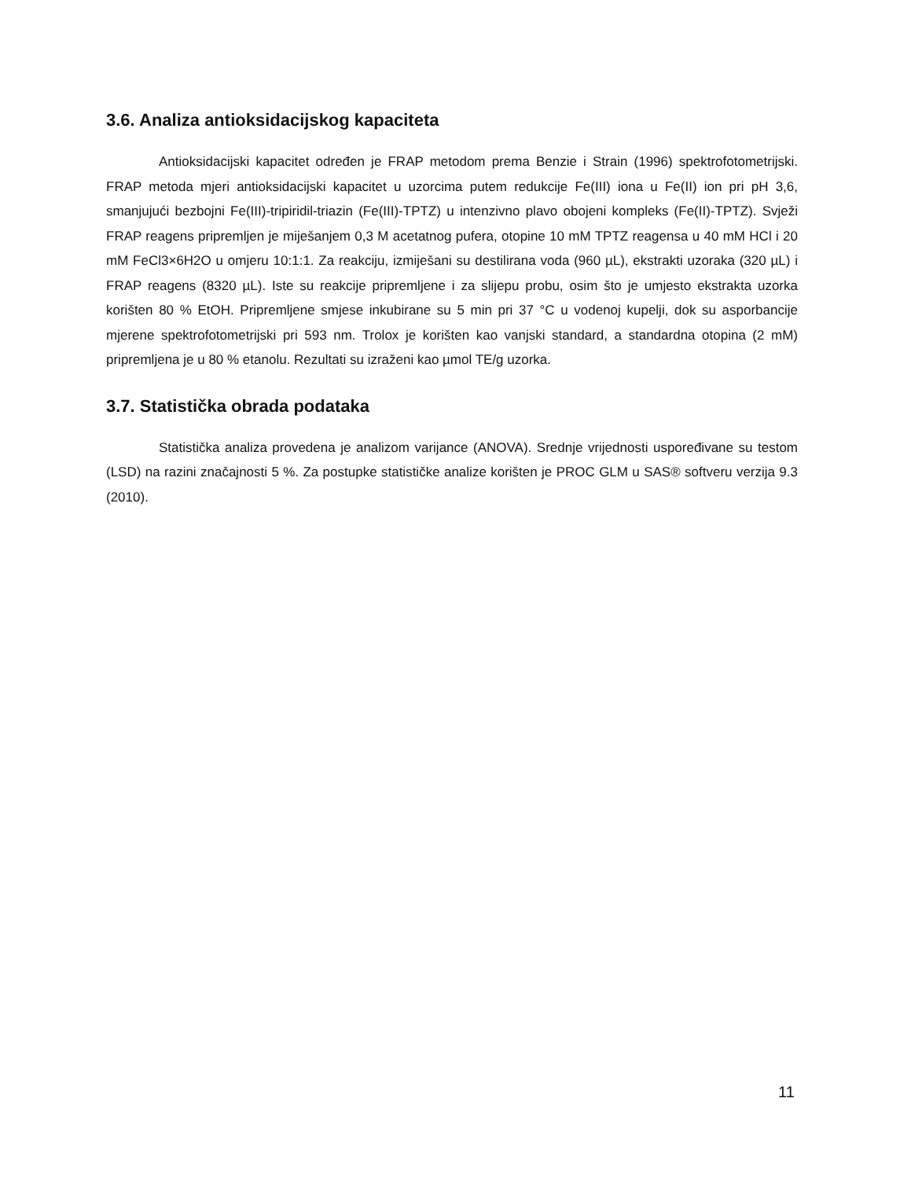3.6. Analiza antioksidacijskog kapaciteta
Antioksidacijski kapacitet određen je FRAP metodom prema Benzie i Strain (1996) spektrofotometrijski. FRAP metoda mjeri antioksidacijski kapacitet u uzorcima putem redukcije Fe(III) iona u Fe(II) ion pri pH 3,6, smanjujući bezbojni Fe(III)-tripiridil-triazin (Fe(III)-TPTZ) u intenzivno plavo obojeni kompleks (Fe(II)-TPTZ). Svježi FRAP reagens pripremljen je miješanjem 0,3 M acetatnog pufera, otopine 10 mM TPTZ reagensa u 40 mM HCl i 20 mM FeCl3×6H2O u omjeru 10:1:1. Za reakciju, izmiješani su destilirana voda (960 µL), ekstrakti uzoraka (320 µL) i FRAP reagens (8320 µL). Iste su reakcije pripremljene i za slijepu probu, osim što je umjesto ekstrakta uzorka korišten 80 % EtOH. Pripremljene smjese inkubirane su 5 min pri 37 °C u vodenoj kupelji, dok su asporbancije mjerene spektrofotometrijski pri 593 nm. Trolox je korišten kao vanjski standard, a standardna otopina (2 mM) pripremljena je u 80 % etanolu. Rezultati su izraženi kao µmol TE/g uzorka.
3.7. Statistička obrada podataka
Statistička analiza provedena je analizom varijance (ANOVA). Srednje vrijednosti uspoređivane su testom (LSD) na razini značajnosti 5 %. Za postupke statističke analize korišten je PROC GLM u SAS® softveru verzija 9.3 (2010).
11